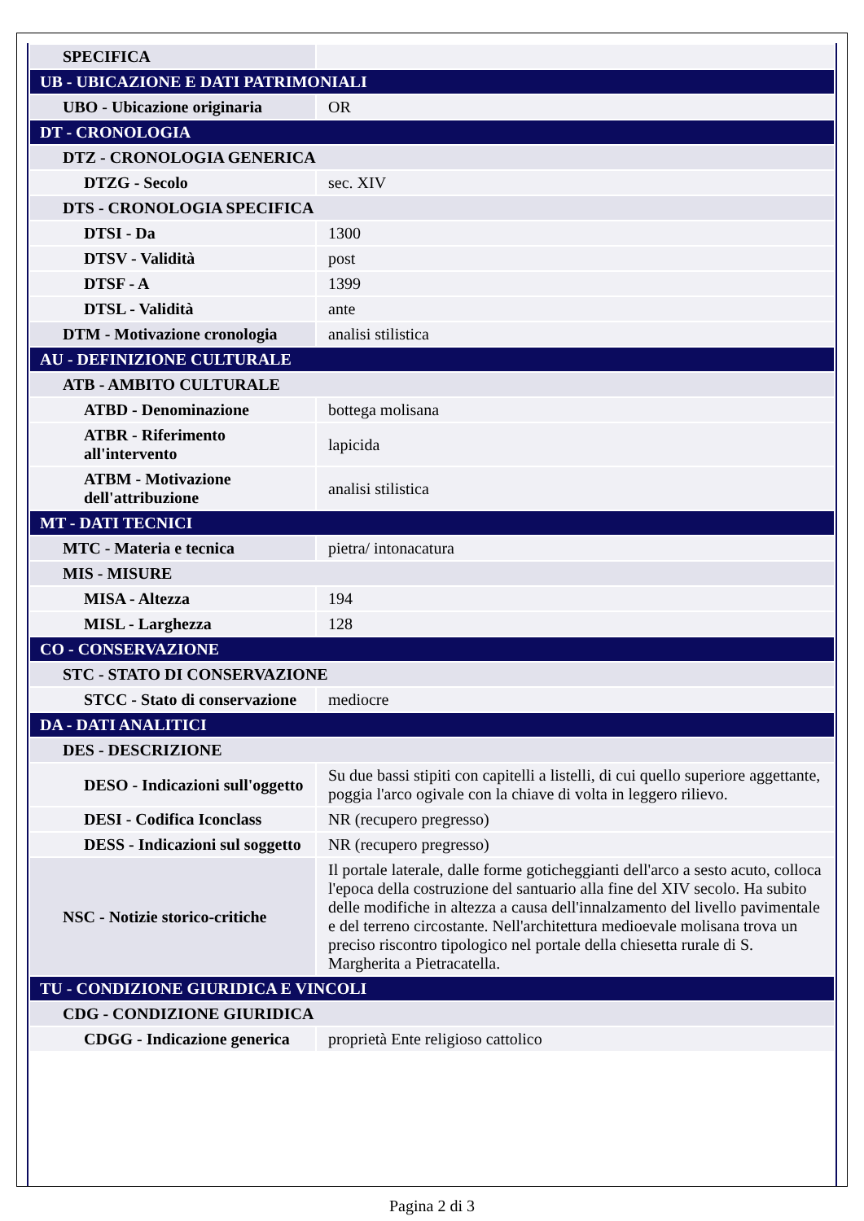| SPECIFICA | |
| UB - UBICAZIONE E DATI PATRIMONIALI | |
| UBO - Ubicazione originaria | OR |
| DT - CRONOLOGIA | |
| DTZ - CRONOLOGIA GENERICA | |
| DTZG - Secolo | sec. XIV |
| DTS - CRONOLOGIA SPECIFICA | |
| DTSI - Da | 1300 |
| DTSV - Validità | post |
| DTSF - A | 1399 |
| DTSL - Validità | ante |
| DTM - Motivazione cronologia | analisi stilistica |
| AU - DEFINIZIONE CULTURALE | |
| ATB - AMBITO CULTURALE | |
| ATBD - Denominazione | bottega molisana |
| ATBR - Riferimento all'intervento | lapicida |
| ATBM - Motivazione dell'attribuzione | analisi stilistica |
| MT - DATI TECNICI | |
| MTC - Materia e tecnica | pietra/ intonacatura |
| MIS - MISURE | |
| MISA - Altezza | 194 |
| MISL - Larghezza | 128 |
| CO - CONSERVAZIONE | |
| STC - STATO DI CONSERVAZIONE | |
| STCC - Stato di conservazione | mediocre |
| DA - DATI ANALITICI | |
| DES - DESCRIZIONE | |
| DESO - Indicazioni sull'oggetto | Su due bassi stipiti con capitelli a listelli, di cui quello superiore aggettante, poggia l'arco ogivale con la chiave di volta in leggero rilievo. |
| DESI - Codifica Iconclass | NR (recupero pregresso) |
| DESS - Indicazioni sul soggetto | NR (recupero pregresso) |
| NSC - Notizie storico-critiche | Il portale laterale, dalle forme goticheggianti dell'arco a sesto acuto, colloca l'epoca della costruzione del santuario alla fine del XIV secolo. Ha subito delle modifiche in altezza a causa dell'innalzamento del livello pavimentale e del terreno circostante. Nell'architettura medioevale molisana trova un preciso riscontro tipologico nel portale della chiesetta rurale di S. Margherita a Pietracatella. |
| TU - CONDIZIONE GIURIDICA E VINCOLI | |
| CDG - CONDIZIONE GIURIDICA | |
| CDGG - Indicazione generica | proprietà Ente religioso cattolico |
Pagina 2 di 3